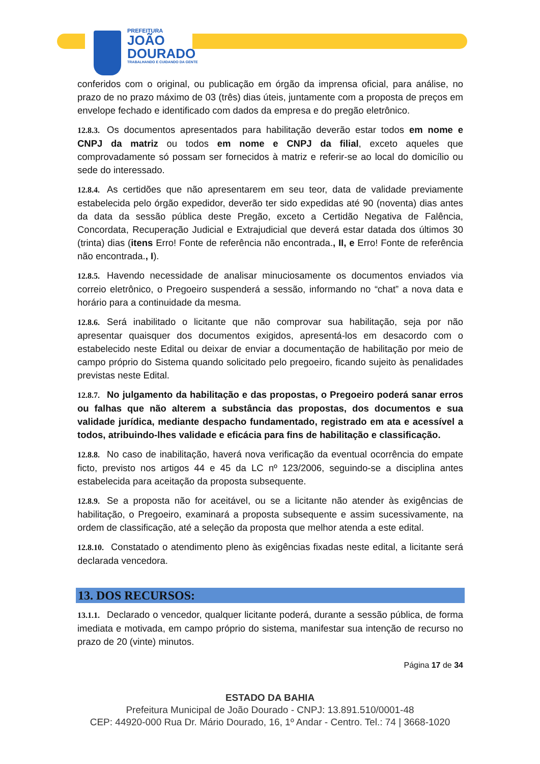PREFEITURA
JOÃO
DOURADO
TRABALHANDO E CUIDANDO DA GENTE
conferidos com o original, ou publicação em órgão da imprensa oficial, para análise, no prazo de no prazo máximo de 03 (três) dias úteis, juntamente com a proposta de preços em envelope fechado e identificado com dados da empresa e do pregão eletrônico.
12.8.3. Os documentos apresentados para habilitação deverão estar todos em nome e CNPJ da matriz ou todos em nome e CNPJ da filial, exceto aqueles que comprovadamente só possam ser fornecidos à matriz e referir-se ao local do domicílio ou sede do interessado.
12.8.4. As certidões que não apresentarem em seu teor, data de validade previamente estabelecida pelo órgão expedidor, deverão ter sido expedidas até 90 (noventa) dias antes da data da sessão pública deste Pregão, exceto a Certidão Negativa de Falência, Concordata, Recuperação Judicial e Extrajudicial que deverá estar datada dos últimos 30 (trinta) dias (itens Erro! Fonte de referência não encontrada., II, e Erro! Fonte de referência não encontrada., I).
12.8.5. Havendo necessidade de analisar minuciosamente os documentos enviados via correio eletrônico, o Pregoeiro suspenderá a sessão, informando no “chat” a nova data e horário para a continuidade da mesma.
12.8.6. Será inabilitado o licitante que não comprovar sua habilitação, seja por não apresentar quaisquer dos documentos exigidos, apresentá-los em desacordo com o estabelecido neste Edital ou deixar de enviar a documentação de habilitação por meio de campo próprio do Sistema quando solicitado pelo pregoeiro, ficando sujeito às penalidades previstas neste Edital.
12.8.7. No julgamento da habilitação e das propostas, o Pregoeiro poderá sanar erros ou falhas que não alterem a substância das propostas, dos documentos e sua validade jurídica, mediante despacho fundamentado, registrado em ata e acessível a todos, atribuindo-lhes validade e eficácia para fins de habilitação e classificação.
12.8.8. No caso de inabilitação, haverá nova verificação da eventual ocorrência do empate ficto, previsto nos artigos 44 e 45 da LC nº 123/2006, seguindo-se a disciplina antes estabelecida para aceitação da proposta subsequente.
12.8.9. Se a proposta não for aceitável, ou se a licitante não atender às exigências de habilitação, o Pregoeiro, examinará a proposta subsequente e assim sucessivamente, na ordem de classificação, até a seleção da proposta que melhor atenda a este edital.
12.8.10. Constatado o atendimento pleno às exigências fixadas neste edital, a licitante será declarada vencedora.
13. DOS RECURSOS:
13.1.1. Declarado o vencedor, qualquer licitante poderá, durante a sessão pública, de forma imediata e motivada, em campo próprio do sistema, manifestar sua intenção de recurso no prazo de 20 (vinte) minutos.
Página 17 de 34
ESTADO DA BAHIA
Prefeitura Municipal de João Dourado - CNPJ: 13.891.510/0001-48
CEP: 44920-000 Rua Dr. Mário Dourado, 16, 1º Andar - Centro. Tel.: 74 | 3668-1020